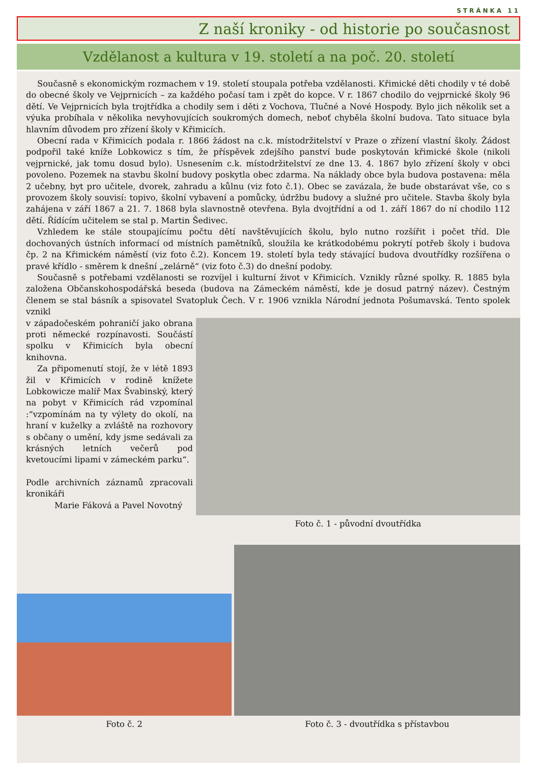STRÁNKA 11
Z naší kroniky - od historie po současnost
Vzdělanost a kultura v 19. století a na poč. 20. století
Současně s ekonomickým rozmachem v 19. století stoupala potřeba vzdělanosti. Křimické děti chodily v té době do obecné školy ve Vejprnicích – za každého počasí tam i zpět do kopce. V r. 1867 chodilo do vejprnické školy 96 dětí. Ve Vejprnicích byla trojtřídka a chodily sem i děti z Vochova, Tlučné a Nové Hospody. Bylo jich několik set a výuka probíhala v několika nevyhovujících soukromých domech, neboť chyběla školní budova. Tato situace byla hlavním důvodem pro zřízení školy v Křimicích.
Obecní rada v Křimicích podala r. 1866 žádost na c.k. místodržitelství v Praze o zřízení vlastní školy. Žádost podpořil také kníže Lobkowicz s tím, že příspěvek zdejšího panství bude poskytován křimické škole (nikoli vejprnické, jak tomu dosud bylo). Usnesením c.k. místodržitelství ze dne 13. 4. 1867 bylo zřízení školy v obci povoleno. Pozemek na stavbu školní budovy poskytla obec zdarma. Na náklady obce byla budova postavena: měla 2 učebny, byt pro učitele, dvorek, zahradu a kůlnu (viz foto č.1). Obec se zavázala, že bude obstarávat vše, co s provozem školy souvisí: topivo, školní vybavení a pomůcky, údržbu budovy a služné pro učitele. Stavba školy byla zahájena v září 1867 a 21. 7. 1868 byla slavnostně otevřena. Byla dvojtřídní a od 1. září 1867 do ní chodilo 112 dětí. Řídícím učitelem se stal p. Martin Šedivec.
Vzhledem ke stále stoupajícímu počtu dětí navštěvujících školu, bylo nutno rozšířit i počet tříd. Dle dochovaných ústních informací od místních pamětníků, sloužila ke krátkodobému pokrytí potřeb školy i budova čp. 2 na Křimickém náměstí (viz foto č.2). Koncem 19. století byla tedy stávající budova dvoutřídky rozšířena o pravé křídlo - směrem k dnešní „zelárně“ (viz foto č.3) do dnešní podoby.
Současně s potřebami vzdělanosti se rozvíjel i kulturní život v Křimicích. Vznikly různé spolky. R. 1885 byla založena Občanskohospodářská beseda (budova na Zámeckém náměstí, kde je dosud patrný název). Čestným členem se stal básník a spisovatel Svatopluk Čech. V r. 1906 vznikla Národní jednota Pošumavská. Tento spolek vznikl
v západočeském pohraničí jako obrana proti německé rozpínavosti. Součástí spolku v Křimicích byla obecní knihovna.
Za připomenutí stojí, že v létě 1893 žil v Křimicích v rodině knížete Lobkowicze malíř Max Švabinský, který na pobyt v Křimicích rád vzpomínal :“vzpomínám na ty výlety do okolí, na hraní v kuželky a zvláště na rozhovory s občany o umění, kdy jsme sedávali za krásných letních večerů pod kvetoucími lipami v zámeckém parku“.
Podle archivních záznamů zpracovali kronikáři
Marie Fáková a Pavel Novotný
Foto č. 1 - původní dvoutřídka
Foto č. 2
Foto č. 3 - dvoutřídka s přístavbou